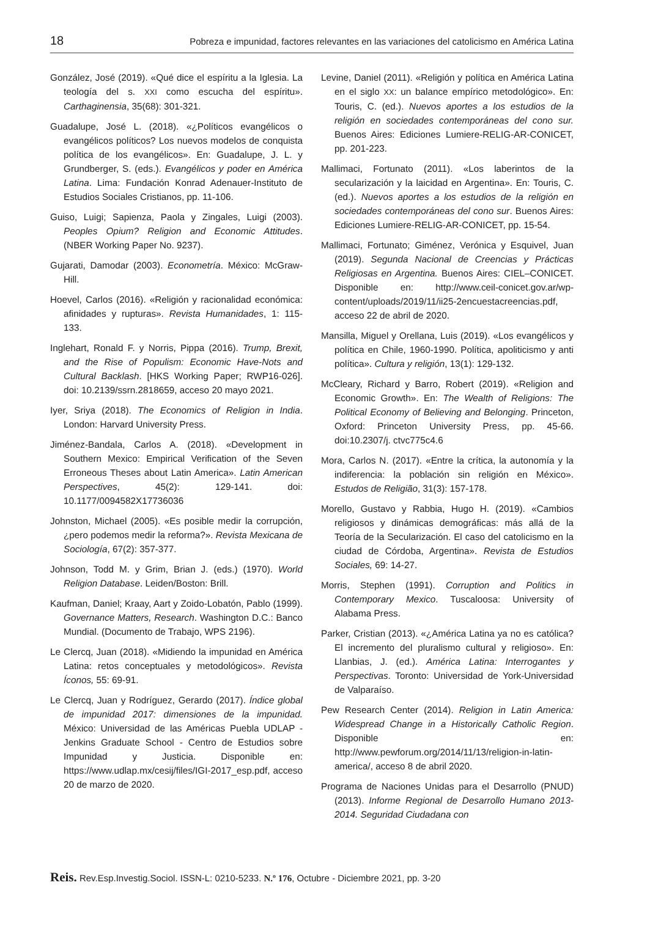18 Pobreza e impunidad, factores relevantes en las variaciones del catolicismo en América Latina
González, José (2019). «Qué dice el espíritu a la Iglesia. La teología del s. XXI como escucha del espíritu». Carthaginensia, 35(68): 301-321.
Guadalupe, José L. (2018). «¿Políticos evangélicos o evangélicos políticos? Los nuevos modelos de conquista política de los evangélicos». En: Guadalupe, J. L. y Grundberger, S. (eds.). Evangélicos y poder en América Latina. Lima: Fundación Konrad Adenauer-Instituto de Estudios Sociales Cristianos, pp. 11-106.
Guiso, Luigi; Sapienza, Paola y Zingales, Luigi (2003). Peoples Opium? Religion and Economic Attitudes. (NBER Working Paper No. 9237).
Gujarati, Damodar (2003). Econometría. México: McGraw-Hill.
Hoevel, Carlos (2016). «Religión y racionalidad económica: afinidades y rupturas». Revista Humanidades, 1: 115-133.
Inglehart, Ronald F. y Norris, Pippa (2016). Trump, Brexit, and the Rise of Populism: Economic Have-Nots and Cultural Backlash. [HKS Working Paper; RWP16-026]. doi: 10.2139/ssrn.2818659, acceso 20 mayo 2021.
Iyer, Sriya (2018). The Economics of Religion in India. London: Harvard University Press.
Jiménez-Bandala, Carlos A. (2018). «Development in Southern Mexico: Empirical Verification of the Seven Erroneous Theses about Latin America». Latin American Perspectives, 45(2): 129-141. doi: 10.1177/0094582X17736036
Johnston, Michael (2005). «Es posible medir la corrupción, ¿pero podemos medir la reforma?». Revista Mexicana de Sociología, 67(2): 357-377.
Johnson, Todd M. y Grim, Brian J. (eds.) (1970). World Religion Database. Leiden/Boston: Brill.
Kaufman, Daniel; Kraay, Aart y Zoido-Lobatón, Pablo (1999). Governance Matters, Research. Washington D.C.: Banco Mundial. (Documento de Trabajo, WPS 2196).
Le Clercq, Juan (2018). «Midiendo la impunidad en América Latina: retos conceptuales y metodológicos». Revista Íconos, 55: 69-91.
Le Clercq, Juan y Rodríguez, Gerardo (2017). Índice global de impunidad 2017: dimensiones de la impunidad. México: Universidad de las Américas Puebla UDLAP - Jenkins Graduate School - Centro de Estudios sobre Impunidad y Justicia. Disponible en: https://www.udlap.mx/cesij/files/IGI-2017_esp.pdf, acceso 20 de marzo de 2020.
Levine, Daniel (2011). «Religión y política en América Latina en el siglo XX: un balance empírico metodológico». En: Touris, C. (ed.). Nuevos aportes a los estudios de la religión en sociedades contemporáneas del cono sur. Buenos Aires: Ediciones Lumiere-RELIG-AR-CONICET, pp. 201-223.
Mallimaci, Fortunato (2011). «Los laberintos de la secularización y la laicidad en Argentina». En: Touris, C. (ed.). Nuevos aportes a los estudios de la religión en sociedades contemporáneas del cono sur. Buenos Aires: Ediciones Lumiere-RELIG-AR-CONICET, pp. 15-54.
Mallimaci, Fortunato; Giménez, Verónica y Esquivel, Juan (2019). Segunda Nacional de Creencias y Prácticas Religiosas en Argentina. Buenos Aires: CIEL–CONICET. Disponible en: http://www.ceil-conicet.gov.ar/wp-content/uploads/2019/11/ii25-2encuestacreencias.pdf, acceso 22 de abril de 2020.
Mansilla, Miguel y Orellana, Luis (2019). «Los evangélicos y política en Chile, 1960-1990. Política, apoliticismo y anti política». Cultura y religión, 13(1): 129-132.
McCleary, Richard y Barro, Robert (2019). «Religion and Economic Growth». En: The Wealth of Religions: The Political Economy of Believing and Belonging. Princeton, Oxford: Princeton University Press, pp. 45-66. doi:10.2307/j. ctvc775c4.6
Mora, Carlos N. (2017). «Entre la crítica, la autonomía y la indiferencia: la población sin religión en México». Estudos de Religião, 31(3): 157-178.
Morello, Gustavo y Rabbia, Hugo H. (2019). «Cambios religiosos y dinámicas demográficas: más allá de la Teoría de la Secularización. El caso del catolicismo en la ciudad de Córdoba, Argentina». Revista de Estudios Sociales, 69: 14-27.
Morris, Stephen (1991). Corruption and Politics in Contemporary Mexico. Tuscaloosa: University of Alabama Press.
Parker, Cristian (2013). «¿América Latina ya no es católica? El incremento del pluralismo cultural y religioso». En: Llanbias, J. (ed.). América Latina: Interrogantes y Perspectivas. Toronto: Universidad de York-Universidad de Valparaíso.
Pew Research Center (2014). Religion in Latin America: Widespread Change in a Historically Catholic Region. Disponible en: http://www.pewforum.org/2014/11/13/religion-in-latin-america/, acceso 8 de abril 2020.
Programa de Naciones Unidas para el Desarrollo (PNUD) (2013). Informe Regional de Desarrollo Humano 2013-2014. Seguridad Ciudadana con
Reis. Rev.Esp.Investig.Sociol. ISSN-L: 0210-5233. N.º 176, Octubre - Diciembre 2021, pp. 3-20